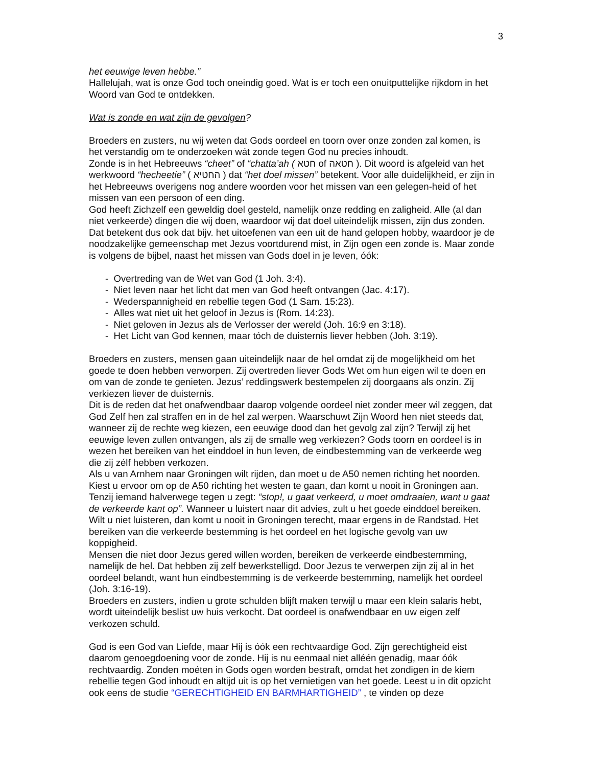3
het eeuwige leven hebbe.”
Hallelujah, wat is onze God toch oneindig goed. Wat is er toch een onuitputtelijke rijkdom in het Woord van God te ontdekken.
Wat is zonde en wat zijn de gevolgen?
Broeders en zusters, nu wij weten dat Gods oordeel en toorn over onze zonden zal komen, is het verstandig om te onderzoeken wát zonde tegen God nu precies inhoudt.
Zonde is in het Hebreeuws “cheet” of “chatta’ah ( חטא of חטאה ). Dit woord is afgeleid van het werkwoord “hecheetie” ( החטיא ) dat “het doel missen” betekent. Voor alle duidelijkheid, er zijn in het Hebreeuws overigens nog andere woorden voor het missen van een gelegen-heid of het missen van een persoon of een ding.
God heeft Zichzelf een geweldig doel gesteld, namelijk onze redding en zaligheid. Alle (al dan niet verkeerde) dingen die wij doen, waardoor wij dat doel uiteindelijk missen, zijn dus zonden. Dat betekent dus ook dat bijv. het uitoefenen van een uit de hand gelopen hobby, waardoor je de noodzakelijke gemeenschap met Jezus voortdurend mist, in Zijn ogen een zonde is. Maar zonde is volgens de bijbel, naast het missen van Gods doel in je leven, óók:
- Overtreding van de Wet van God (1 Joh. 3:4).
- Niet leven naar het licht dat men van God heeft ontvangen (Jac. 4:17).
- Wederspannigheid en rebellie tegen God (1 Sam. 15:23).
- Alles wat niet uit het geloof in Jezus is (Rom. 14:23).
- Niet geloven in Jezus als de Verlosser der wereld (Joh. 16:9 en 3:18).
- Het Licht van God kennen, maar tóch de duisternis liever hebben (Joh. 3:19).
Broeders en zusters, mensen gaan uiteindelijk naar de hel omdat zij de mogelijkheid om het goede te doen hebben verworpen. Zij overtreden liever Gods Wet om hun eigen wil te doen en om van de zonde te genieten. Jezus’ reddingswerk bestempelen zij doorgaans als onzin. Zij verkiezen liever de duisternis.
Dit is de reden dat het onafwendbaar daarop volgende oordeel niet zonder meer wil zeggen, dat God Zelf hen zal straffen en in de hel zal werpen. Waarschuwt Zijn Woord hen niet steeds dat, wanneer zij de rechte weg kiezen, een eeuwige dood dan het gevolg zal zijn? Terwijl zij het eeuwige leven zullen ontvangen, als zij de smalle weg verkiezen? Gods toorn en oordeel is in wezen het bereiken van het einddoel in hun leven, de eindbestemming van de verkeerde weg die zij zélf hebben verkozen.
Als u van Arnhem naar Groningen wilt rijden, dan moet u de A50 nemen richting het noorden. Kiest u ervoor om op de A50 richting het westen te gaan, dan komt u nooit in Groningen aan. Tenzij iemand halverwege tegen u zegt: “stop!, u gaat verkeerd, u moet omdraaien, want u gaat de verkeerde kant op”. Wanneer u luistert naar dit advies, zult u het goede einddoel bereiken. Wilt u niet luisteren, dan komt u nooit in Groningen terecht, maar ergens in de Randstad. Het bereiken van die verkeerde bestemming is het oordeel en het logische gevolg van uw koppigheid.
Mensen die niet door Jezus gered willen worden, bereiken de verkeerde eindbestemming, namelijk de hel. Dat hebben zij zelf bewerkstelligd. Door Jezus te verwerpen zijn zij al in het oordeel belandt, want hun eindbestemming is de verkeerde bestemming, namelijk het oordeel (Joh. 3:16-19).
Broeders en zusters, indien u grote schulden blijft maken terwijl u maar een klein salaris hebt, wordt uiteindelijk beslist uw huis verkocht. Dat oordeel is onafwendbaar en uw eigen zelf verkozen schuld.
God is een God van Liefde, maar Hij is óók een rechtvaardige God. Zijn gerechtigheid eist daarom genoegdoening voor de zonde. Hij is nu eenmaal niet alléén genadig, maar óók rechtvaardig. Zonden moéten in Gods ogen worden bestraft, omdat het zondigen in de kiem rebellie tegen God inhoudt en altijd uit is op het vernietigen van het goede. Leest u in dit opzicht ook eens de studie “GERECHTIGHEID EN BARMHARTIGHEID” , te vinden op deze